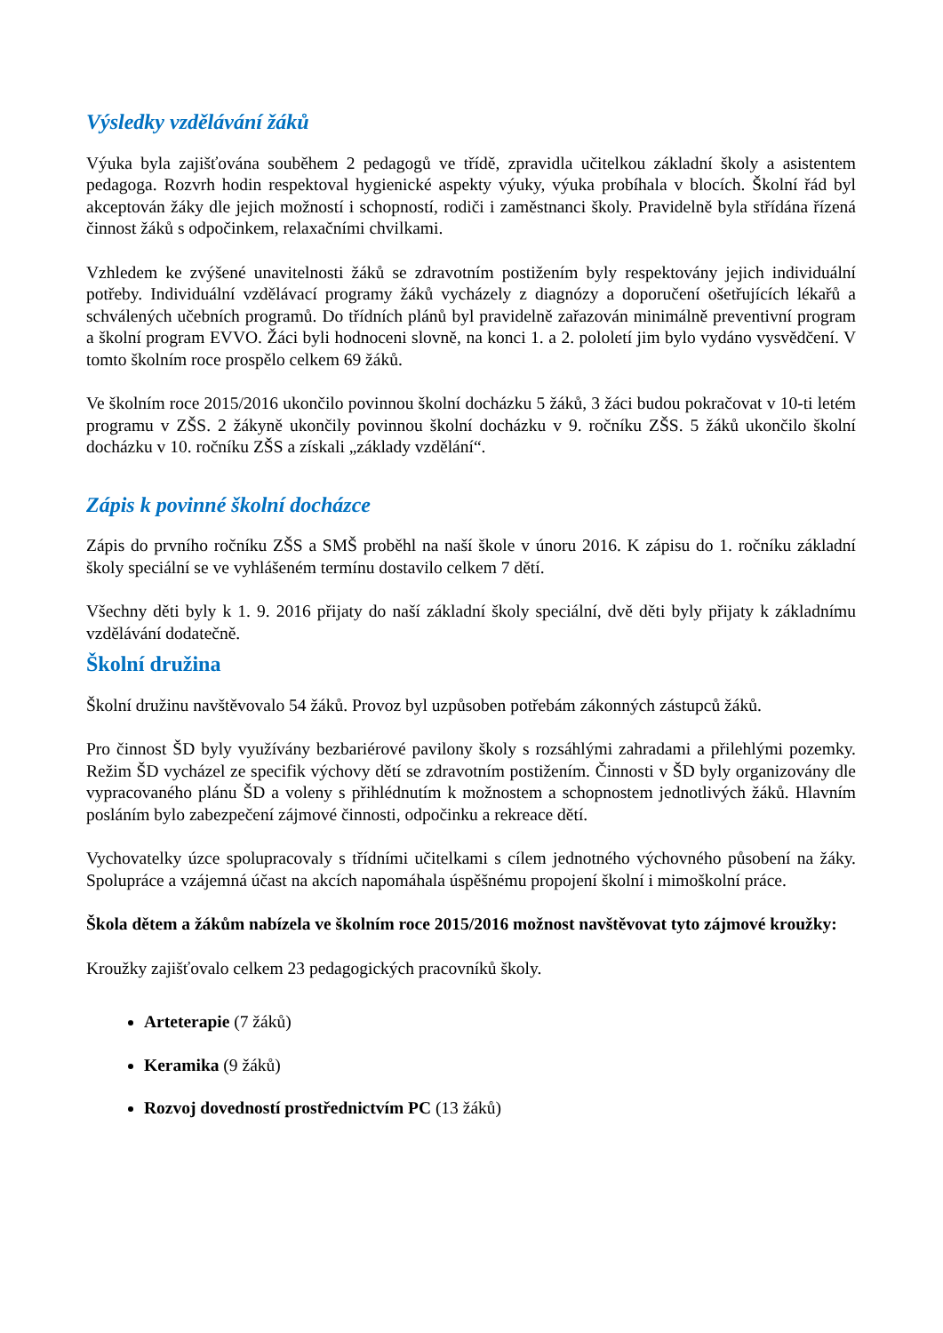Výsledky vzdělávání žáků
Výuka byla zajišťována souběhem 2 pedagogů ve třídě, zpravidla učitelkou základní školy a asistentem pedagoga. Rozvrh hodin respektoval hygienické aspekty výuky, výuka probíhala v blocích. Školní řád byl akceptován žáky dle jejich možností i schopností, rodiči i zaměstnanci školy. Pravidelně byla střídána řízená činnost žáků s odpočinkem, relaxačními chvilkami.
Vzhledem ke zvýšené unavitelnosti žáků se zdravotním postižením byly respektovány jejich individuální potřeby. Individuální vzdělávací programy žáků vycházely z diagnózy a doporučení ošetřujících lékařů a schválených učebních programů. Do třídních plánů byl pravidelně zařazován minimálně preventivní program a školní program EVVO. Žáci byli hodnoceni slovně, na konci 1. a 2. pololetí jim bylo vydáno vysvědčení. V tomto školním roce prospělo celkem 69 žáků.
Ve školním roce 2015/2016 ukončilo povinnou školní docházku 5 žáků, 3 žáci budou pokračovat v 10-ti letém programu v ZŠS. 2 žákyně ukončily povinnou školní docházku v 9. ročníku ZŠS. 5 žáků ukončilo školní docházku v 10. ročníku ZŠS a získali „základy vzdělání“.
Zápis k povinné školní docházce
Zápis do prvního ročníku ZŠS a SMŠ proběhl na naší škole v únoru 2016. K zápisu do 1. ročníku základní školy speciální se ve vyhlášeném termínu dostavilo celkem 7 dětí.
Všechny děti byly k 1. 9. 2016 přijaty do naší základní školy speciální, dvě děti byly přijaty k základnímu vzdělávání dodatečně.
Školní družina
Školní družinu navštěvovalo 54 žáků. Provoz byl uzpůsoben potřebám zákonných zástupců žáků.
Pro činnost ŠD byly využívány bezbariérové pavilony školy s rozsáhlými zahradami a přilehlými pozemky. Režim ŠD vycházel ze specifik výchovy dětí se zdravotním postižením. Činnosti v ŠD byly organizovány dle vypracovaného plánu ŠD a voleny s přihlédnutím k možnostem a schopnostem jednotlivých žáků. Hlavním posláním bylo zabezpečení zájmové činnosti, odpočinku a rekreace dětí.
Vychovatelky úzce spolupracovaly s třídními učitelkami s cílem jednotného výchovného působení na žáky. Spolupráce a vzájemná účast na akcích napomáhala úspěšnému propojení školní i mimoškolní práce.
Škola dětem a žákům nabízela ve školním roce 2015/2016 možnost navštěvovat tyto zájmové kroužky:
Kroužky zajišťovalo celkem 23 pedagogických pracovníků školy.
Arteterapie (7 žáků)
Keramika (9 žáků)
Rozvoj dovedností prostřednictvím PC (13 žáků)